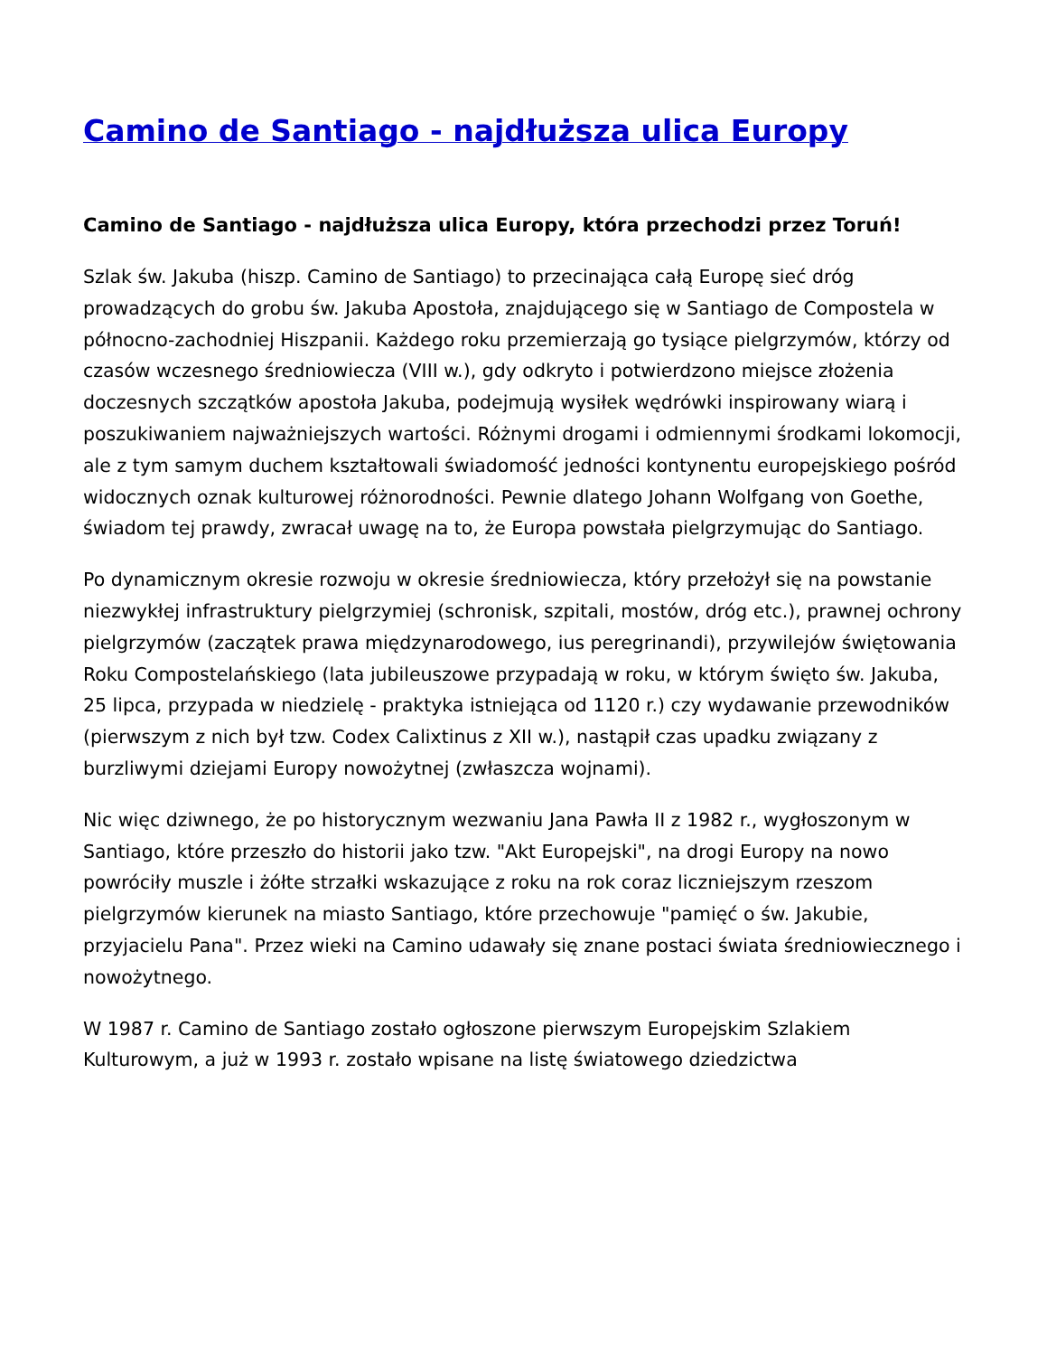Camino de Santiago - najdłuższa ulica Europy
Camino de Santiago - najdłuższa ulica Europy, która przechodzi przez Toruń!
Szlak św. Jakuba (hiszp. Camino de Santiago) to przecinająca całą Europę sieć dróg prowadzących do grobu św. Jakuba Apostoła, znajdującego się w Santiago de Compostela w północno-zachodniej Hiszpanii. Każdego roku przemierzają go tysiące pielgrzymów, którzy od czasów wczesnego średniowiecza (VIII w.), gdy odkryto i potwierdzono miejsce złożenia doczesnych szczątków apostoła Jakuba, podejmują wysiłek wędrówki inspirowany wiarą i poszukiwaniem najważniejszych wartości. Różnymi drogami i odmiennymi środkami lokomocji, ale z tym samym duchem kształtowali świadomość jedności kontynentu europejskiego pośród widocznych oznak kulturowej różnorodności. Pewnie dlatego Johann Wolfgang von Goethe, świadom tej prawdy, zwracał uwagę na to, że Europa powstała pielgrzymując do Santiago.
Po dynamicznym okresie rozwoju w okresie średniowiecza, który przełożył się na powstanie niezwykłej infrastruktury pielgrzymiej (schronisk, szpitali, mostów, dróg etc.), prawnej ochrony pielgrzymów (zaczątek prawa międzynarodowego, ius peregrinandi), przywilejów świętowania Roku Compostelańskiego (lata jubileuszowe przypadają w roku, w którym święto św. Jakuba, 25 lipca, przypada w niedzielę - praktyka istniejąca od 1120 r.) czy wydawanie przewodników (pierwszym z nich był tzw. Codex Calixtinus z XII w.), nastąpił czas upadku związany z burzliwymi dziejami Europy nowożytnej (zwłaszcza wojnami).
Nic więc dziwnego, że po historycznym wezwaniu Jana Pawła II z 1982 r., wygłoszonym w Santiago, które przeszło do historii jako tzw. "Akt Europejski", na drogi Europy na nowo powróciły muszle i żółte strzałki wskazujące z roku na rok coraz liczniejszym rzeszom pielgrzymów kierunek na miasto Santiago, które przechowuje "pamięć o św. Jakubie, przyjacielu Pana". Przez wieki na Camino udawały się znane postaci świata średniowiecznego i nowożytnego.
W 1987 r. Camino de Santiago zostało ogłoszone pierwszym Europejskim Szlakiem Kulturowym, a już w 1993 r. zostało wpisane na listę światowego dziedzictwa